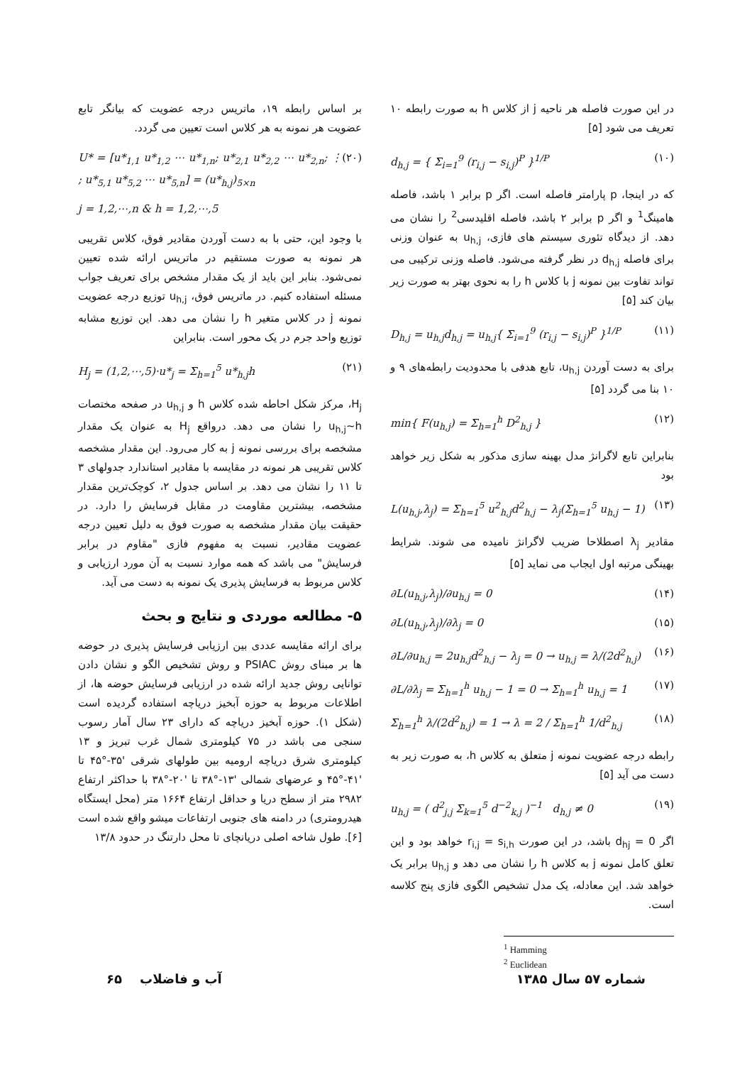در این صورت فاصله هر ناحیه j از کلاس h به صورت رابطه ۱۰ تعریف می شود [۵]
d<sub>h,j</sub> = { Σ<sub>i=1</sub><sup>9</sup> (r<sub>i,j</sub> − s<sub>i,j</sub>)<sup>P</sup> }<sup>1/P</sup> (۱۰)
که در اینجا، p پارامتر فاصله است. اگر p برابر ۱ باشد، فاصله هامینگ<sup>1</sup> و اگر p برابر ۲ باشد، فاصله اقلیدسی<sup>2</sup> را نشان می دهد. از دیدگاه تئوری سیستم های فازی، u<sub>h,j</sub> به عنوان وزنی برای فاصله d<sub>h,j</sub> در نظر گرفته می‌شود. فاصله وزنی ترکیبی می تواند تفاوت بین نمونه j با کلاس h را به نحوی بهتر به صورت زیر بیان کند [۵]
D<sub>h,j</sub> = u<sub>h,j</sub>d<sub>h,j</sub> = u<sub>h,j</sub>{ Σ<sub>i=1</sub><sup>9</sup> (r<sub>i,j</sub> − s<sub>i,j</sub>)<sup>P</sup> }<sup>1/P</sup> (۱۱)
برای به دست آوردن u<sub>h,j</sub>، تابع هدفی با محدودیت رابطه‌های ۹ و ۱۰ بنا می گردد [۵]
min{ F(u<sub>h,j</sub>) = Σ<sub>h=1</sub><sup>h</sup> D<sup>2</sup><sub>h,j</sub> } (۱۲)
بنابراین تابع لاگرانژ مدل بهینه سازی مذکور به شکل زیر خواهد بود
L(u<sub>h,j</sub>,λ<sub>j</sub>) = Σ<sub>h=1</sub><sup>5</sup> u<sup>2</sup><sub>h,j</sub>d<sup>2</sup><sub>h,j</sub> − λ<sub>j</sub>(Σ<sub>h=1</sub><sup>5</sup> u<sub>h,j</sub> − 1) (۱۳)
مقادیر λ<sub>j</sub> اصطلاحا ضریب لاگرانژ نامیده می شوند. شرایط بهینگی مرتبه اول ایجاب می نماید [۵]
∂L(u<sub>h,j</sub>,λ<sub>j</sub>)/∂u<sub>h,j</sub> = 0 (۱۴)
∂L(u<sub>h,j</sub>,λ<sub>j</sub>)/∂λ<sub>j</sub> = 0 (۱۵)
∂L/∂u<sub>h,j</sub> = 2u<sub>h,j</sub>d<sup>2</sup><sub>h,j</sub> − λ<sub>j</sub> = 0 → u<sub>h,j</sub> = λ/(2d<sup>2</sup><sub>h,j</sub>) (۱۶)
∂L/∂λ<sub>j</sub> = Σ<sub>h=1</sub><sup>h</sup> u<sub>h,j</sub> − 1 = 0 → Σ<sub>h=1</sub><sup>h</sup> u<sub>h,j</sub> = 1 (۱۷)
Σ<sub>h=1</sub><sup>h</sup> λ/(2d<sup>2</sup><sub>h,j</sub>) = 1 → λ = 2 / Σ<sub>h=1</sub><sup>h</sup> 1/d<sup>2</sup><sub>h,j</sub> (۱۸)
رابطه درجه عضویت نمونه j متعلق به کلاس h، به صورت زیر به دست می آید [۵]
u<sub>h,j</sub> = ( d<sup>2</sup><sub>j,j</sub> Σ<sub>k=1</sub><sup>5</sup> d<sup>−2</sup><sub>k,j</sub> )<sup>−1</sup> d<sub>h,j</sub> ≠ 0 (۱۹)
اگر d<sub>hj</sub> = 0 باشد، در این صورت r<sub>i,j</sub> = s<sub>i,h</sub> خواهد بود و این تعلق کامل نمونه j به کلاس h را نشان می دهد و u<sub>h,j</sub> برابر یک خواهد شد. این معادله، یک مدل تشخیص الگوی فازی پنج کلاسه است.
<sup>1</sup> Hamming
<sup>2</sup> Euclidean
بر اساس رابطه ۱۹، ماتریس درجه عضویت که بیانگر تابع عضویت هر نمونه به هر کلاس است تعیین می گردد.
U* = [u*<sub>1,1</sub> u*<sub>1,2</sub> ⋯ u*<sub>1,n</sub>; u*<sub>2,1</sub> u*<sub>2,2</sub> ⋯ u*<sub>2,n</sub>; ⋮ ; u*<sub>5,1</sub> u*<sub>5,2</sub> ⋯ u*<sub>5,n</sub>] = (u*<sub>h,j</sub>)<sub>5×n</sub> (۲۰)
j = 1,2,⋯,n & h = 1,2,⋯,5
با وجود این، حتی با به دست آوردن مقادیر فوق، کلاس تقریبی هر نمونه به صورت مستقیم در ماتریس ارائه شده تعیین نمی‌شود. بنابر این باید از یک مقدار مشخص برای تعریف جواب مسئله استفاده کنیم. در ماتریس فوق، u<sub>h,j</sub> توزیع درجه عضویت نمونه j در کلاس متغیر h را نشان می دهد. این توزیع مشابه توزیع واحد جرم در یک محور است. بنابراین
H<sub>j</sub> = (1,2,⋯,5)·u*<sub>j</sub> = Σ<sub>h=1</sub><sup>5</sup> u*<sub>h,j</sub>h (۲۱)
H<sub>j</sub>، مرکز شکل احاطه شده کلاس h و u<sub>h,j</sub> در صفحه مختصات u<sub>h,j</sub>~h را نشان می دهد. درواقع H<sub>j</sub> به عنوان یک مقدار مشخصه برای بررسی نمونه j به کار می‌رود. این مقدار مشخصه کلاس تقریبی هر نمونه در مقایسه با مقادیر استاندارد جدولهای ۳ تا ۱۱ را نشان می دهد. بر اساس جدول ۲، کوچک‌ترین مقدار مشخصه، بیشترین مقاومت در مقابل فرسایش را دارد. در حقیقت بیان مقدار مشخصه به صورت فوق به دلیل تعیین درجه عضویت مقادیر، نسبت به مفهوم فازی "مقاوم در برابر فرسایش" می باشد که همه موارد نسبت به آن مورد ارزیابی و کلاس مربوط به فرسایش پذیری یک نمونه به دست می آید.
۵- مطالعه موردی و نتایج و بحث
برای ارائه مقایسه عددی بین ارزیابی فرسایش پذیری در حوضه ها بر مبنای روش PSIAC و روش تشخیص الگو و نشان دادن توانایی روش جدید ارائه شده در ارزیابی فرسایش حوضه ها، از اطلاعات مربوط به حوزه آبخیز دریاچه استفاده گردیده است (شکل ۱). حوزه آبخیز دریاچه که دارای ۲۳ سال آمار رسوب سنجی می باشد در ۷۵ کیلومتری شمال غرب تبریز و ۱۳ کیلومتری شرق دریاچه ارومیه بین طولهای شرقی '۳۵-°۴۵ تا '۴۱-°۴۵ و عرضهای شمالی '۱۳-°۳۸ تا '۲۰-°۳۸ با حداکثر ارتفاع ۲۹۸۲ متر از سطح دریا و حداقل ارتفاع ۱۶۶۴ متر (محل ایستگاه هیدرومتری) در دامنه های جنوبی ارتفاعات میشو واقع شده است [۶]. طول شاخه اصلی دریانچای تا محل دارتنگ در حدود ۱۳/۸
شماره ۵۷ سال ۱۳۸۵ آب و فاضلاب ۶۵